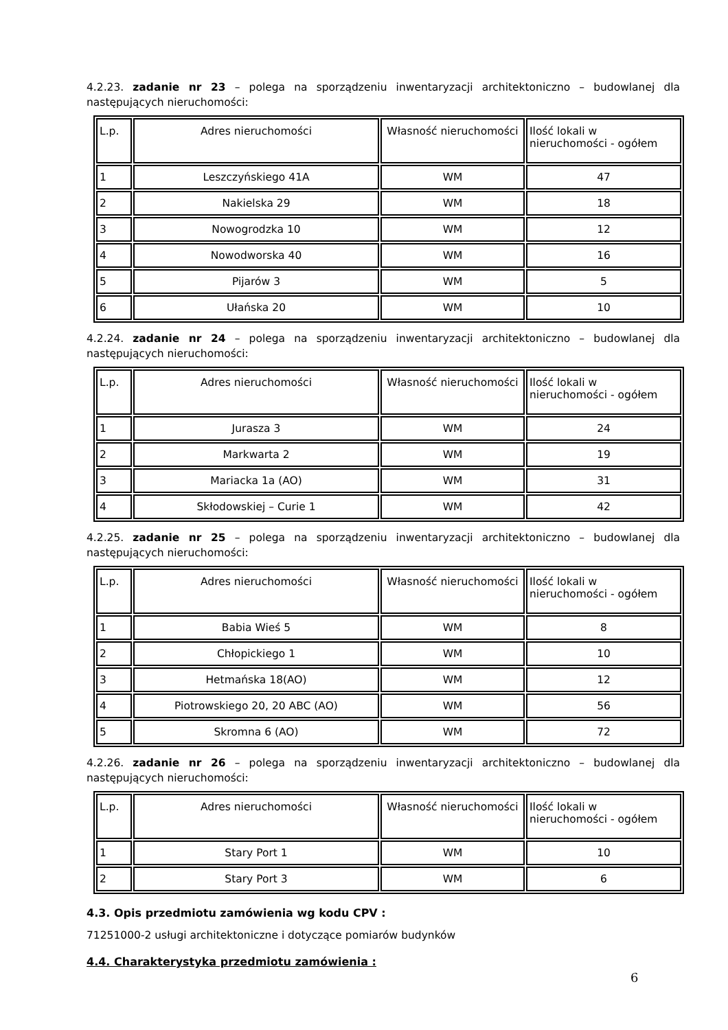4.2.23. zadanie nr 23 – polega na sporządzeniu inwentaryzacji architektoniczno – budowlanej dla następujących nieruchomości:
| L.p. | Adres nieruchomości | Własność nieruchomości | Ilość lokali w nieruchomości - ogółem |
| 1 | Leszczyńskiego 41A | WM | 47 |
| 2 | Nakielska 29 | WM | 18 |
| 3 | Nowogrodzka 10 | WM | 12 |
| 4 | Nowodworska 40 | WM | 16 |
| 5 | Pijarów 3 | WM | 5 |
| 6 | Ułańska 20 | WM | 10 |
4.2.24. zadanie nr 24 – polega na sporządzeniu inwentaryzacji architektoniczno – budowlanej dla następujących nieruchomości:
| L.p. | Adres nieruchomości | Własność nieruchomości | Ilość lokali w nieruchomości - ogółem |
| 1 | Jurasza 3 | WM | 24 |
| 2 | Markwarta 2 | WM | 19 |
| 3 | Mariacka 1a (AO) | WM | 31 |
| 4 | Skłodowskiej – Curie 1 | WM | 42 |
4.2.25. zadanie nr 25 – polega na sporządzeniu inwentaryzacji architektoniczno – budowlanej dla następujących nieruchomości:
| L.p. | Adres nieruchomości | Własność nieruchomości | Ilość lokali w nieruchomości - ogółem |
| 1 | Babia Wieś 5 | WM | 8 |
| 2 | Chłopickiego 1 | WM | 10 |
| 3 | Hetmańska 18(AO) | WM | 12 |
| 4 | Piotrowskiego 20, 20 ABC (AO) | WM | 56 |
| 5 | Skromna 6 (AO) | WM | 72 |
4.2.26. zadanie nr 26 – polega na sporządzeniu inwentaryzacji architektoniczno – budowlanej dla następujących nieruchomości:
| L.p. | Adres nieruchomości | Własność nieruchomości | Ilość lokali w nieruchomości - ogółem |
| 1 | Stary Port 1 | WM | 10 |
| 2 | Stary Port 3 | WM | 6 |
4.3. Opis przedmiotu zamówienia wg kodu CPV :
71251000-2 usługi architektoniczne i dotyczące pomiarów budynków
4.4. Charakterystyka przedmiotu zamówienia :
6